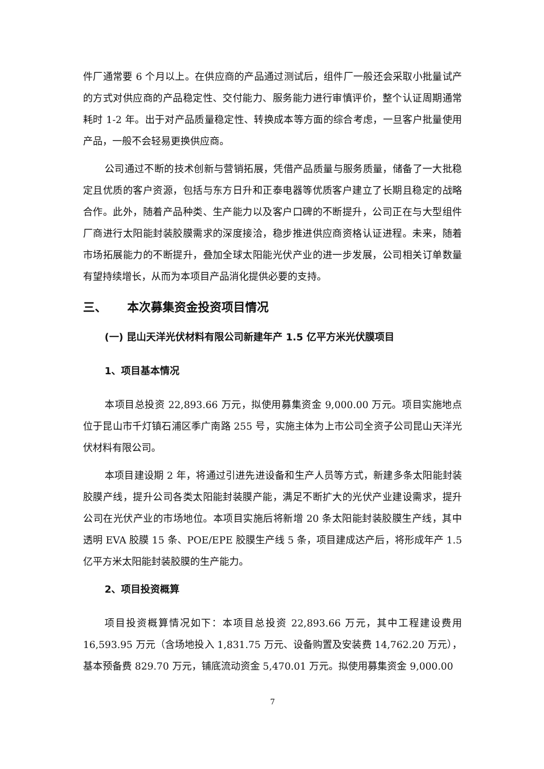件厂通常要 6 个月以上。在供应商的产品通过测试后，组件厂一般还会采取小批量试产的方式对供应商的产品稳定性、交付能力、服务能力进行审慎评价，整个认证周期通常耗时 1-2 年。出于对产品质量稳定性、转换成本等方面的综合考虑，一旦客户批量使用产品，一般不会轻易更换供应商。
公司通过不断的技术创新与营销拓展，凭借产品质量与服务质量，储备了一大批稳定且优质的客户资源，包括与东方日升和正泰电器等优质客户建立了长期且稳定的战略合作。此外，随着产品种类、生产能力以及客户口碑的不断提升，公司正在与大型组件厂商进行太阳能封装胶膜需求的深度接洽，稳步推进供应商资格认证进程。未来，随着市场拓展能力的不断提升，叠加全球太阳能光伏产业的进一步发展，公司相关订单数量有望持续增长，从而为本项目产品消化提供必要的支持。
三、 本次募集资金投资项目情况
(一) 昆山天洋光伏材料有限公司新建年产 1.5 亿平方米光伏膜项目
1、项目基本情况
本项目总投资 22,893.66 万元，拟使用募集资金 9,000.00 万元。项目实施地点位于昆山市千灯镇石浦区季广南路 255 号，实施主体为上市公司全资子公司昆山天洋光伏材料有限公司。
本项目建设期 2 年，将通过引进先进设备和生产人员等方式，新建多条太阳能封装胶膜产线，提升公司各类太阳能封装膜产能，满足不断扩大的光伏产业建设需求，提升公司在光伏产业的市场地位。本项目实施后将新增 20 条太阳能封装胶膜生产线，其中透明 EVA 胶膜 15 条、POE/EPE 胶膜生产线 5 条，项目建成达产后，将形成年产 1.5 亿平方米太阳能封装胶膜的生产能力。
2、项目投资概算
项目投资概算情况如下：本项目总投资 22,893.66 万元，其中工程建设费用 16,593.95 万元（含场地投入 1,831.75 万元、设备购置及安装费 14,762.20 万元），基本预备费 829.70 万元，铺底流动资金 5,470.01 万元。拟使用募集资金 9,000.00
7